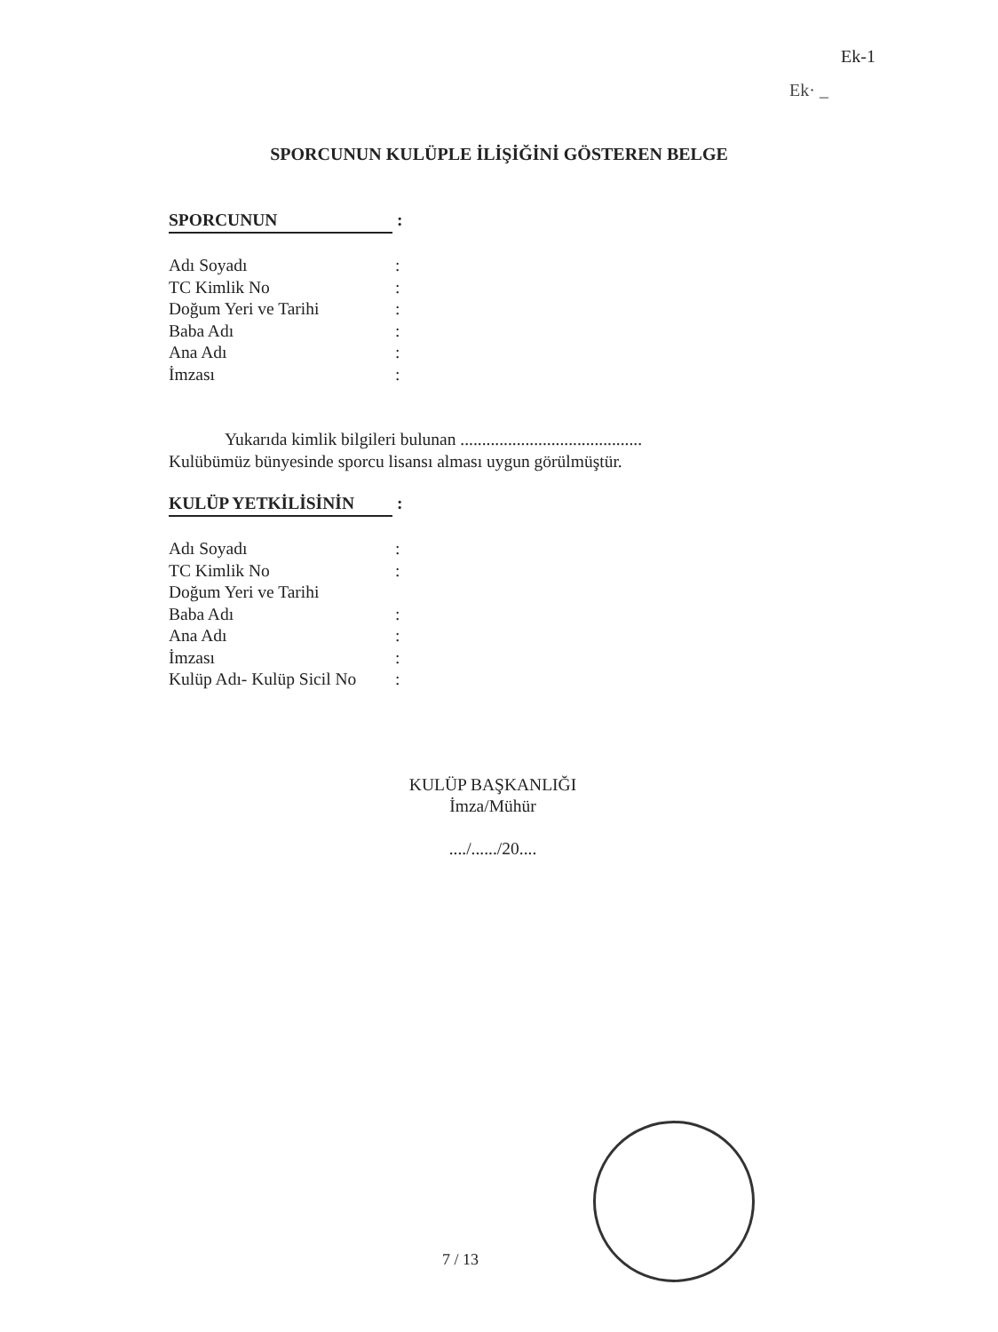Ek-1
Ek· _
SPORCUNUN KULÜPLE İLİŞİĞİNİ GÖSTEREN BELGE
SPORCUNUN :
Adı Soyadı:
TC Kimlik No:
Doğum Yeri ve Tarihi:
Baba Adı:
Ana Adı:
İmzası:
Yukarıda kimlik bilgileri bulunan ..........................................
Kulübümüz bünyesinde sporcu lisansı alması uygun görülmüştür.
KULÜP YETKİLİSİNİN :
Adı Soyadı:
TC Kimlik No:
Doğum Yeri ve Tarihi
Baba Adı:
Ana Adı:
İmzası:
Kulüp Adı- Kulüp Sicil No:
KULÜP BAŞKANLIĞI
İmza/Mühür
..../....../20....
7 / 13